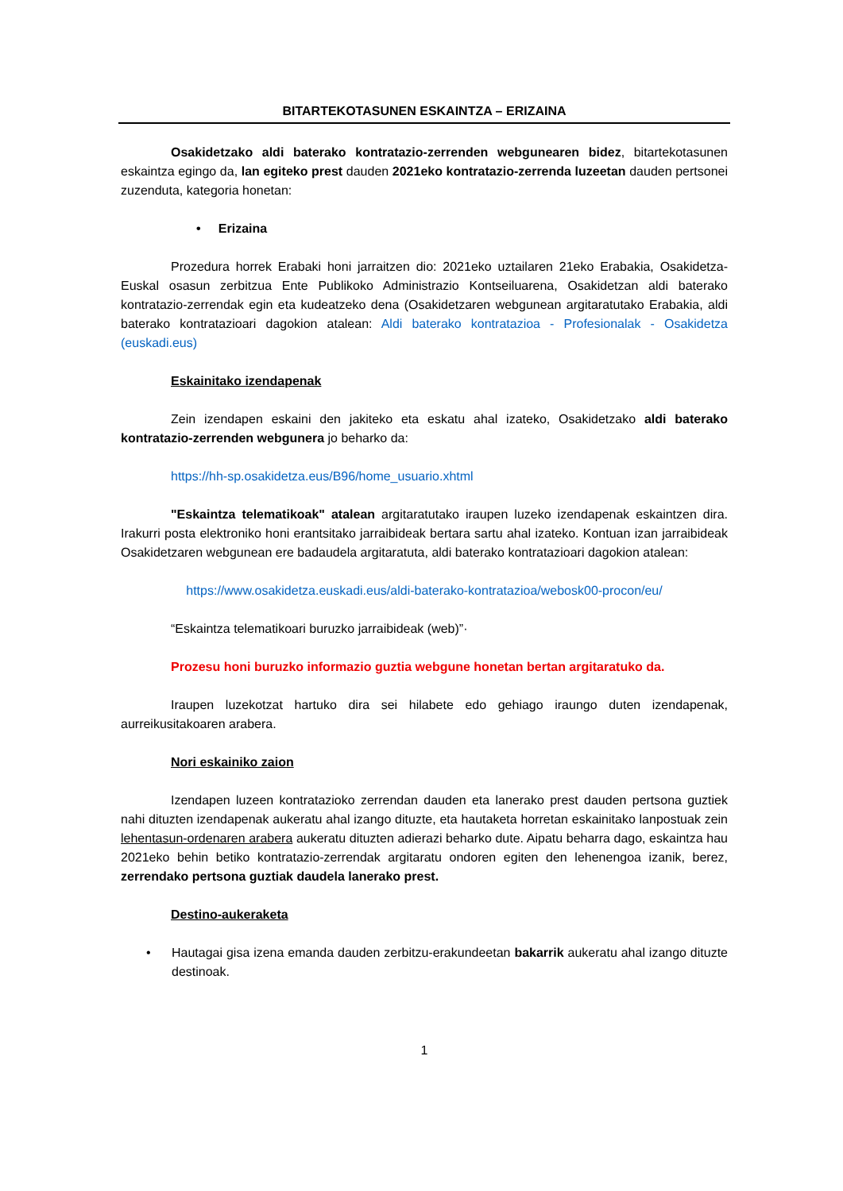BITARTEKOTASUNEN ESKAINTZA – ERIZAINA
Osakidetzako aldi baterako kontratazio-zerrenden webgunearen bidez, bitartekotasunen eskaintza egingo da, lan egiteko prest dauden 2021eko kontratazio-zerrenda luzeetan dauden pertsonei zuzenduta, kategoria honetan:
• Erizaina
Prozedura horrek Erabaki honi jarraitzen dio: 2021eko uztailaren 21eko Erabakia, Osakidetza-Euskal osasun zerbitzua Ente Publikoko Administrazio Kontseiluarena, Osakidetzan aldi baterako kontratazio-zerrendak egin eta kudeatzeko dena (Osakidetzaren webgunean argitaratutako Erabakia, aldi baterako kontratazioari dagokion atalean: Aldi baterako kontratazioa - Profesionalak - Osakidetza (euskadi.eus)
Eskainitako izendapenak
Zein izendapen eskaini den jakiteko eta eskatu ahal izateko, Osakidetzako aldi baterako kontratazio-zerrenden webgunera jo beharko da:
https://hh-sp.osakidetza.eus/B96/home_usuario.xhtml
"Eskaintza telematikoak" atalean argitaratutako iraupen luzeko izendapenak eskaintzen dira. Irakurri posta elektroniko honi erantsitako jarraibideak bertara sartu ahal izateko. Kontuan izan jarraibideak Osakidetzaren webgunean ere badaudela argitaratuta, aldi baterako kontratazioari dagokion atalean:
https://www.osakidetza.euskadi.eus/aldi-baterako-kontratazioa/webosk00-procon/eu/
“Eskaintza telematikoari buruzko jarraibideak (web)”·
Prozesu honi buruzko informazio guztia webgune honetan bertan argitaratuko da.
Iraupen luzekotzat hartuko dira sei hilabete edo gehiago iraungo duten izendapenak, aurreikusitakoaren arabera.
Nori eskainiko zaion
Izendapen luzeen kontratazioko zerrendan dauden eta lanerako prest dauden pertsona guztiek nahi dituzten izendapenak aukeratu ahal izango dituzte, eta hautaketa horretan eskainitako lanpostuak zein lehentasun-ordenaren arabera aukeratu dituzten adierazi beharko dute. Aipatu beharra dago, eskaintza hau 2021eko behin betiko kontratazio-zerrendak argitaratu ondoren egiten den lehenengoa izanik, berez, zerrendako pertsona guztiak daudela lanerako prest.
Destino-aukeraketa
• Hautagai gisa izena emanda dauden zerbitzu-erakundeetan bakarrik aukeratu ahal izango dituzte destinoak.
1